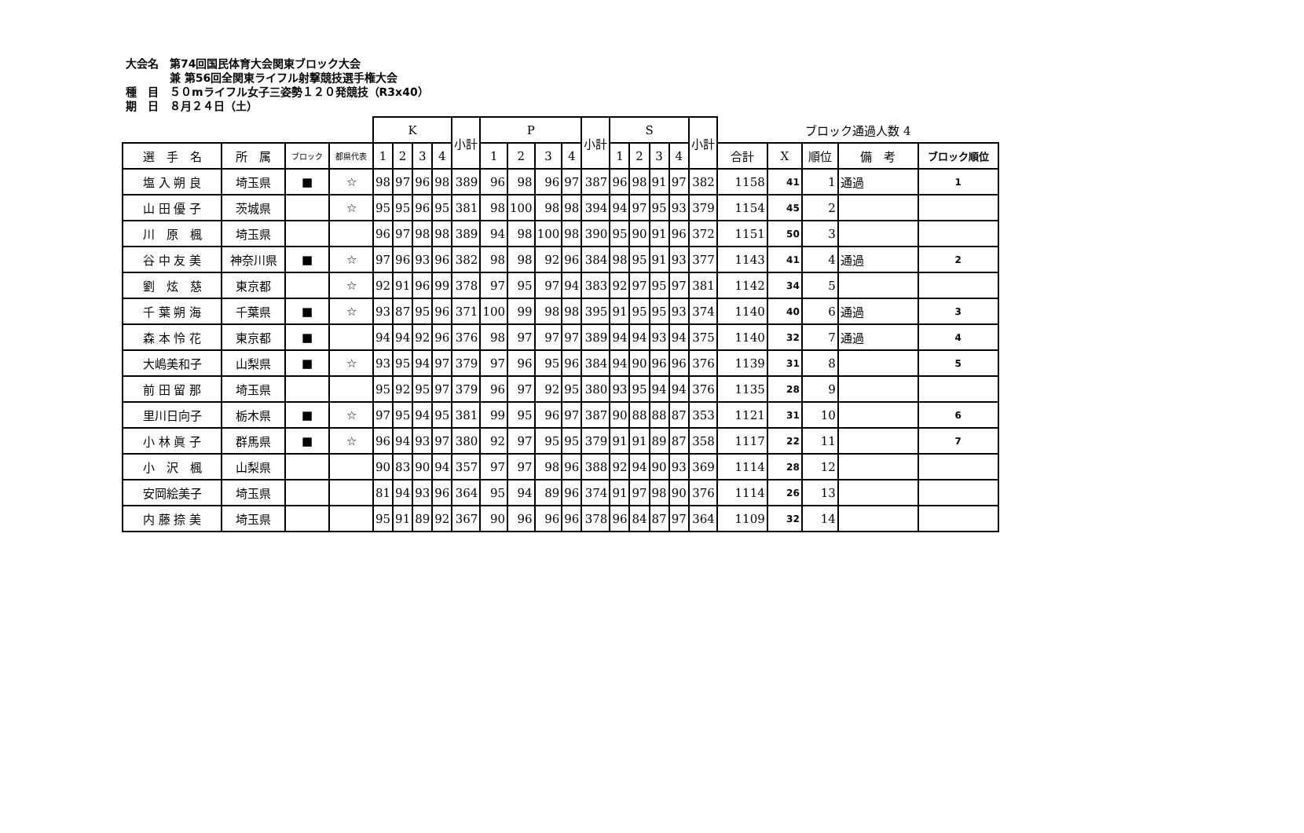大会名　第74回国民体育大会関東ブロック大会
　　　　兼 第56回全関東ライフル射撃競技選手権大会
種　目　５０mライフル女子三姿勢１２０発競技（R3x40）
期　日　８月２４日（土）
| | | | | K | | | | 小計 | P | | | | 小計 | S | | | | 小計 | ブロック通過人数 4 | | | | |
| --- | --- | --- | --- | --- | --- | --- | --- | --- | --- | --- | --- | --- | --- | --- | --- | --- | --- | --- | --- | --- | --- | --- | --- |
| 選 手 名 | 所 属 | ブロック | 都県代表 | 1 | 2 | 3 | 4 | | 1 | 2 | 3 | 4 | | 1 | 2 | 3 | 4 | | 合計 | X | 順位 | 備 考 | ブロック順位 |
| 塩 入 朔 良 | 埼玉県 | ■ | ☆ | 98 | 97 | 96 | 98 | 389 | 96 | 98 | 96 | 97 | 387 | 96 | 98 | 91 | 97 | 382 | 1158 | 41 | 1 | 通過 | 1 |
| 山 田 優 子 | 茨城県 | | ☆ | 95 | 95 | 96 | 95 | 381 | 98 | 100 | 98 | 98 | 394 | 94 | 97 | 95 | 93 | 379 | 1154 | 45 | 2 | | |
| 川 原 楓 | 埼玉県 | | | 96 | 97 | 98 | 98 | 389 | 94 | 98 | 100 | 98 | 390 | 95 | 90 | 91 | 96 | 372 | 1151 | 50 | 3 | | |
| 谷 中 友 美 | 神奈川県 | ■ | ☆ | 97 | 96 | 93 | 96 | 382 | 98 | 98 | 92 | 96 | 384 | 98 | 95 | 91 | 93 | 377 | 1143 | 41 | 4 | 通過 | 2 |
| 劉 炫 慈 | 東京都 | | ☆ | 92 | 91 | 96 | 99 | 378 | 97 | 95 | 97 | 94 | 383 | 92 | 97 | 95 | 97 | 381 | 1142 | 34 | 5 | | |
| 千 葉 朔 海 | 千葉県 | ■ | ☆ | 93 | 87 | 95 | 96 | 371 | 100 | 99 | 98 | 98 | 395 | 91 | 95 | 95 | 93 | 374 | 1140 | 40 | 6 | 通過 | 3 |
| 森 本 怜 花 | 東京都 | ■ | | 94 | 94 | 92 | 96 | 376 | 98 | 97 | 97 | 97 | 389 | 94 | 94 | 93 | 94 | 375 | 1140 | 32 | 7 | 通過 | 4 |
| 大嶋美和子 | 山梨県 | ■ | ☆ | 93 | 95 | 94 | 97 | 379 | 97 | 96 | 95 | 96 | 384 | 94 | 90 | 96 | 96 | 376 | 1139 | 31 | 8 | | 5 |
| 前 田 留 那 | 埼玉県 | | | 95 | 92 | 95 | 97 | 379 | 96 | 97 | 92 | 95 | 380 | 93 | 95 | 94 | 94 | 376 | 1135 | 28 | 9 | | |
| 里川日向子 | 栃木県 | ■ | ☆ | 97 | 95 | 94 | 95 | 381 | 99 | 95 | 96 | 97 | 387 | 90 | 88 | 88 | 87 | 353 | 1121 | 31 | 10 | | 6 |
| 小 林 眞 子 | 群馬県 | ■ | ☆ | 96 | 94 | 93 | 97 | 380 | 92 | 97 | 95 | 95 | 379 | 91 | 91 | 89 | 87 | 358 | 1117 | 22 | 11 | | 7 |
| 小 沢 楓 | 山梨県 | | | 90 | 83 | 90 | 94 | 357 | 97 | 97 | 98 | 96 | 388 | 92 | 94 | 90 | 93 | 369 | 1114 | 28 | 12 | | |
| 安岡絵美子 | 埼玉県 | | | 81 | 94 | 93 | 96 | 364 | 95 | 94 | 89 | 96 | 374 | 91 | 97 | 98 | 90 | 376 | 1114 | 26 | 13 | | |
| 内 藤 捺 美 | 埼玉県 | | | 95 | 91 | 89 | 92 | 367 | 90 | 96 | 96 | 96 | 378 | 96 | 84 | 87 | 97 | 364 | 1109 | 32 | 14 | | |